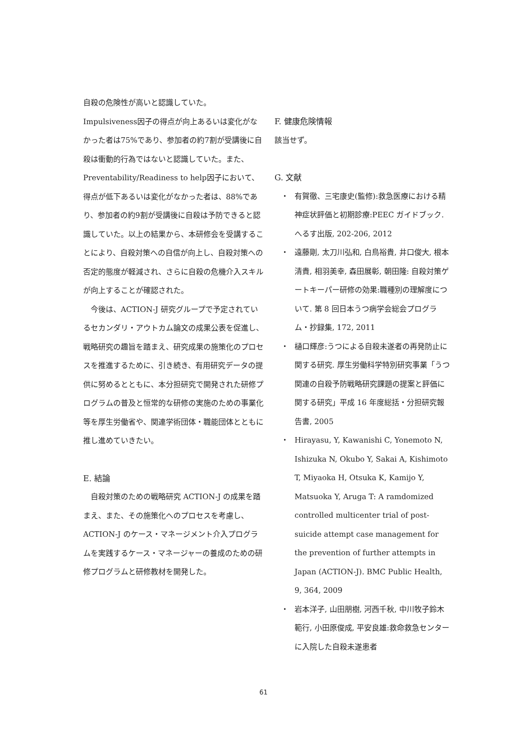自殺の危険性が高いと認識していた。
Impulsiveness因子の得点が向上あるいは変化がなかった者は75%であり、参加者の約7割が受講後に自殺は衝動的行為ではないと認識していた。また、Preventability/Readiness to help因子において、得点が低下あるいは変化がなかった者は、88%であり、参加者の約9割が受講後に自殺は予防できると認識していた。以上の結果から、本研修会を受講することにより、自殺対策への自信が向上し、自殺対策への否定的態度が軽減され、さらに自殺の危機介入スキルが向上することが確認された。
　今後は、ACTION-J 研究グループで予定されているセカンダリ・アウトカム論文の成果公表を促進し、戦略研究の趣旨を踏まえ、研究成果の施策化のプロセスを推進するために、引き続き、有用研究データの提供に努めるとともに、本分担研究で開発された研修プログラムの普及と恒常的な研修の実施のための事業化等を厚生労働省や、関連学術団体・職能団体とともに推し進めていきたい。
E. 結論
　自殺対策のための戦略研究 ACTION-J の成果を踏まえ、また、その施策化へのプロセスを考慮し、ACTION-J のケース・マネージメント介入プログラムを実践するケース・マネージャーの養成のための研修プログラムと研修教材を開発した。
F. 健康危険情報
該当せず。
G. 文献
・ 有賀徹、三宅康史(監修):救急医療における精神症状評価と初期診療:PEEC ガイドブック. へるす出版, 202-206, 2012
・ 遠藤剛, 太刀川弘和, 白鳥裕貴, 井口俊大, 根本清貴, 相羽美幸, 森田展彰, 朝田隆: 自殺対策ゲートキーパー研修の効果:職種別の理解度について. 第 8 回日本うつ病学会総会プログラム・抄録集, 172, 2011
・ 樋口輝彦:うつによる自殺未遂者の再発防止に関する研究. 厚生労働科学特別研究事業「うつ関連の自殺予防戦略研究課題の提案と評価に関する研究」平成 16 年度総括・分担研究報告書, 2005
・ Hirayasu, Y, Kawanishi C, Yonemoto N, Ishizuka N, Okubo Y, Sakai A, Kishimoto T, Miyaoka H, Otsuka K, Kamijo Y, Matsuoka Y, Aruga T: A ramdomized controlled multicenter trial of post-suicide attempt case management for the prevention of further attempts in Japan (ACTION-J). BMC Public Health, 9, 364, 2009
・ 岩本洋子, 山田朋樹, 河西千秋, 中川牧子鈴木範行, 小田原俊成, 平安良雄:救命救急センターに入院した自殺未遂患者
61